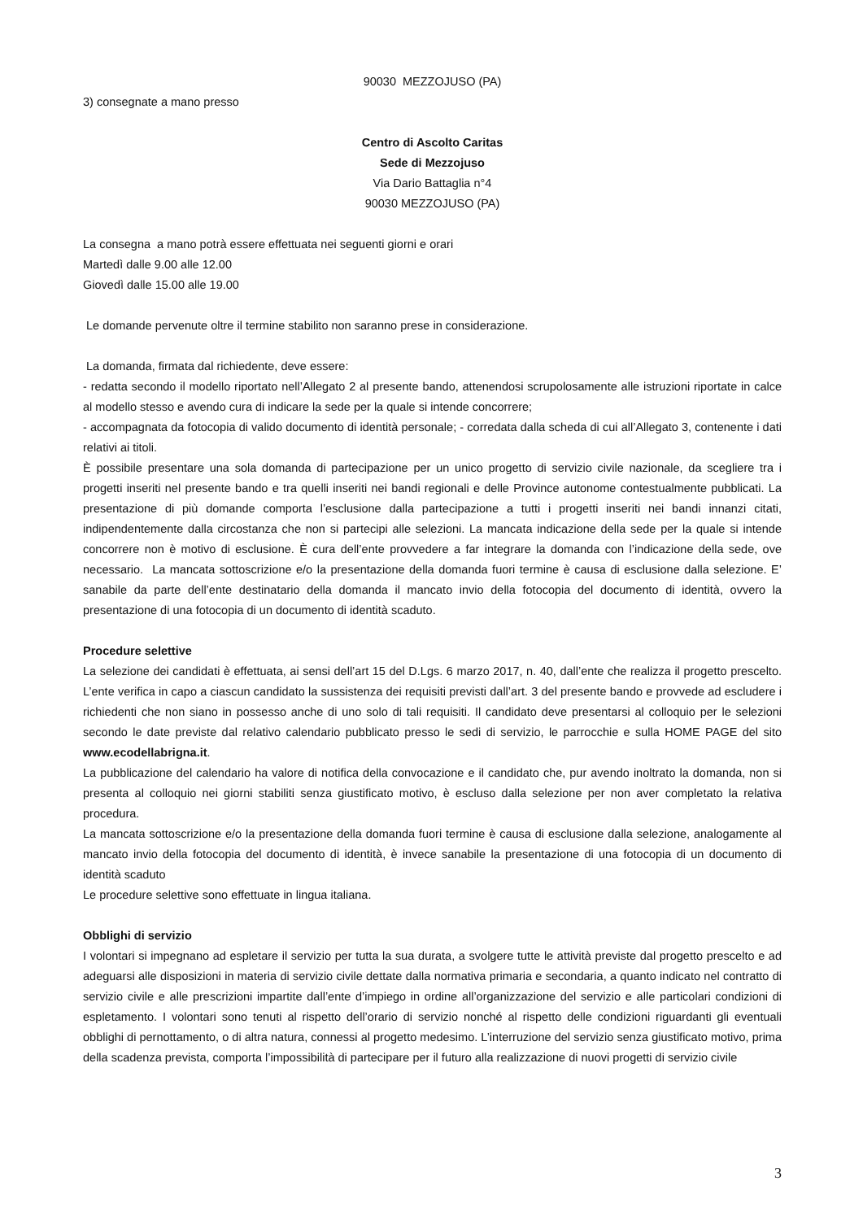90030 MEZZOJUSO (PA)
3) consegnate a mano presso
Centro di Ascolto Caritas
Sede di Mezzojuso
Via Dario Battaglia n°4
90030 MEZZOJUSO (PA)
La consegna a mano potrà essere effettuata nei seguenti giorni e orari
Martedì dalle 9.00 alle 12.00
Giovedì dalle 15.00 alle 19.00
Le domande pervenute oltre il termine stabilito non saranno prese in considerazione.
La domanda, firmata dal richiedente, deve essere:
- redatta secondo il modello riportato nell’Allegato 2 al presente bando, attenendosi scrupolosamente alle istruzioni riportate in calce al modello stesso e avendo cura di indicare la sede per la quale si intende concorrere;
- accompagnata da fotocopia di valido documento di identità personale; - corredata dalla scheda di cui all’Allegato 3, contenente i dati relativi ai titoli.
È possibile presentare una sola domanda di partecipazione per un unico progetto di servizio civile nazionale, da scegliere tra i progetti inseriti nel presente bando e tra quelli inseriti nei bandi regionali e delle Province autonome contestualmente pubblicati. La presentazione di più domande comporta l’esclusione dalla partecipazione a tutti i progetti inseriti nei bandi innanzi citati, indipendentemente dalla circostanza che non si partecipi alle selezioni. La mancata indicazione della sede per la quale si intende concorrere non è motivo di esclusione. È cura dell’ente provvedere a far integrare la domanda con l’indicazione della sede, ove necessario. La mancata sottoscrizione e/o la presentazione della domanda fuori termine è causa di esclusione dalla selezione. E’ sanabile da parte dell’ente destinatario della domanda il mancato invio della fotocopia del documento di identità, ovvero la presentazione di una fotocopia di un documento di identità scaduto.
Procedure selettive
La selezione dei candidati è effettuata, ai sensi dell’art 15 del D.Lgs. 6 marzo 2017, n. 40, dall’ente che realizza il progetto prescelto. L’ente verifica in capo a ciascun candidato la sussistenza dei requisiti previsti dall’art. 3 del presente bando e provvede ad escludere i richiedenti che non siano in possesso anche di uno solo di tali requisiti. Il candidato deve presentarsi al colloquio per le selezioni secondo le date previste dal relativo calendario pubblicato presso le sedi di servizio, le parrocchie e sulla HOME PAGE del sito www.ecodellabrigna.it.
La pubblicazione del calendario ha valore di notifica della convocazione e il candidato che, pur avendo inoltrato la domanda, non si presenta al colloquio nei giorni stabiliti senza giustificato motivo, è escluso dalla selezione per non aver completato la relativa procedura.
La mancata sottoscrizione e/o la presentazione della domanda fuori termine è causa di esclusione dalla selezione, analogamente al mancato invio della fotocopia del documento di identità, è invece sanabile la presentazione di una fotocopia di un documento di identità scaduto
Le procedure selettive sono effettuate in lingua italiana.
Obblighi di servizio
I volontari si impegnano ad espletare il servizio per tutta la sua durata, a svolgere tutte le attività previste dal progetto prescelto e ad adeguarsi alle disposizioni in materia di servizio civile dettate dalla normativa primaria e secondaria, a quanto indicato nel contratto di servizio civile e alle prescrizioni impartite dall’ente d’impiego in ordine all’organizzazione del servizio e alle particolari condizioni di espletamento. I volontari sono tenuti al rispetto dell’orario di servizio nonché al rispetto delle condizioni riguardanti gli eventuali obblighi di pernottamento, o di altra natura, connessi al progetto medesimo. L’interruzione del servizio senza giustificato motivo, prima della scadenza prevista, comporta l’impossibilità di partecipare per il futuro alla realizzazione di nuovi progetti di servizio civile
3